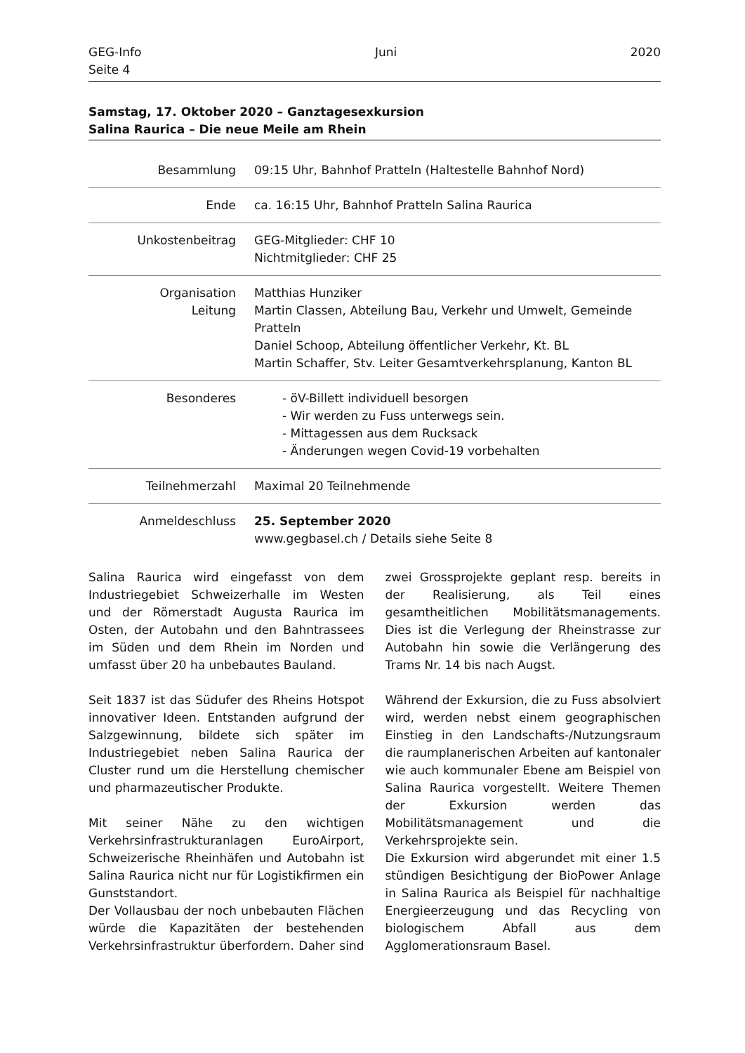GEG-Info
Seite 4
Juni 2020
Samstag, 17. Oktober 2020 – Ganztagesexkursion
Salina Raurica – Die neue Meile am Rhein
| Besammlung | 09:15 Uhr, Bahnhof Pratteln (Haltestelle Bahnhof Nord) |
| Ende | ca. 16:15 Uhr, Bahnhof Pratteln Salina Raurica |
| Unkostenbeitrag | GEG-Mitglieder: CHF 10 Nichtmitglieder: CHF 25 |
| Organisation Leitung | Matthias Hunziker Martin Classen, Abteilung Bau, Verkehr und Umwelt, Gemeinde Pratteln Daniel Schoop, Abteilung öffentlicher Verkehr, Kt. BL Martin Schaffer, Stv. Leiter Gesamtverkehrsplanung, Kanton BL |
| Besonderes | - öV-Billett individuell besorgen - Wir werden zu Fuss unterwegs sein. - Mittagessen aus dem Rucksack - Änderungen wegen Covid-19 vorbehalten |
| Teilnehmerzahl | Maximal 20 Teilnehmende |
| Anmeldeschluss | 25. September 2020 www.gegbasel.ch / Details siehe Seite 8 |
Salina Raurica wird eingefasst von dem Industriegebiet Schweizerhalle im Westen und der Römerstadt Augusta Raurica im Osten, der Autobahn und den Bahntrassees im Süden und dem Rhein im Norden und umfasst über 20 ha unbebautes Bauland.
Seit 1837 ist das Südufer des Rheins Hotspot innovativer Ideen. Entstanden aufgrund der Salzgewinnung, bildete sich später im Industriegebiet neben Salina Raurica der Cluster rund um die Herstellung chemischer und pharmazeutischer Produkte.
Mit seiner Nähe zu den wichtigen Verkehrsinfrastrukturanlagen EuroAirport, Schweizerische Rheinhäfen und Autobahn ist Salina Raurica nicht nur für Logistikfirmen ein Gunststandort.
Der Vollausbau der noch unbebauten Flächen würde die Kapazitäten der bestehenden Verkehrsinfrastruktur überfordern. Daher sind zwei Grossprojekte geplant resp. bereits in der Realisierung, als Teil eines gesamtheitlichen Mobilitätsmanagements. Dies ist die Verlegung der Rheinstrasse zur Autobahn hin sowie die Verlängerung des Trams Nr. 14 bis nach Augst.
Während der Exkursion, die zu Fuss absolviert wird, werden nebst einem geographischen Einstieg in den Landschafts-/Nutzungsraum die raumplanerischen Arbeiten auf kantonaler wie auch kommunaler Ebene am Beispiel von Salina Raurica vorgestellt. Weitere Themen der Exkursion werden das Mobilitätsmanagement und die Verkehrsprojekte sein.
Die Exkursion wird abgerundet mit einer 1.5 stündigen Besichtigung der BioPower Anlage in Salina Raurica als Beispiel für nachhaltige Energieerzeugung und das Recycling von biologischem Abfall aus dem Agglomerationsraum Basel.